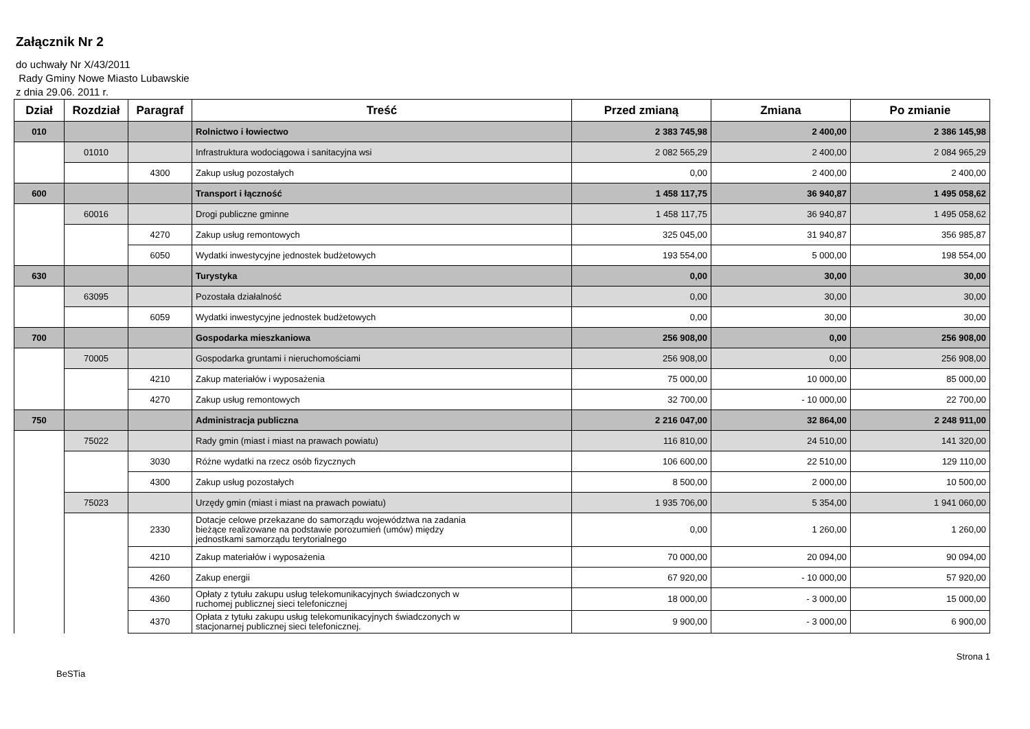Załącznik Nr 2
do uchwały Nr X/43/2011
Rady Gminy Nowe Miasto Lubawskie
z dnia 29.06. 2011 r.
| Dział | Rozdział | Paragraf | Treść | Przed zmianą | Zmiana | Po zmianie |
| --- | --- | --- | --- | --- | --- | --- |
| 010 | | | Rolnictwo i łowiectwo | 2 383 745,98 | 2 400,00 | 2 386 145,98 |
| | 01010 | | Infrastruktura wodociągowa i sanitacyjna wsi | 2 082 565,29 | 2 400,00 | 2 084 965,29 |
| | | 4300 | Zakup usług pozostałych | 0,00 | 2 400,00 | 2 400,00 |
| 600 | | | Transport i łączność | 1 458 117,75 | 36 940,87 | 1 495 058,62 |
| | 60016 | | Drogi publiczne gminne | 1 458 117,75 | 36 940,87 | 1 495 058,62 |
| | | 4270 | Zakup usług remontowych | 325 045,00 | 31 940,87 | 356 985,87 |
| | | 6050 | Wydatki inwestycyjne jednostek budżetowych | 193 554,00 | 5 000,00 | 198 554,00 |
| 630 | | | Turystyka | 0,00 | 30,00 | 30,00 |
| | 63095 | | Pozostała działalność | 0,00 | 30,00 | 30,00 |
| | | 6059 | Wydatki inwestycyjne jednostek budżetowych | 0,00 | 30,00 | 30,00 |
| 700 | | | Gospodarka mieszkaniowa | 256 908,00 | 0,00 | 256 908,00 |
| | 70005 | | Gospodarka gruntami i nieruchomościami | 256 908,00 | 0,00 | 256 908,00 |
| | | 4210 | Zakup materiałów i wyposażenia | 75 000,00 | 10 000,00 | 85 000,00 |
| | | 4270 | Zakup usług remontowych | 32 700,00 | - 10 000,00 | 22 700,00 |
| 750 | | | Administracja publiczna | 2 216 047,00 | 32 864,00 | 2 248 911,00 |
| | 75022 | | Rady gmin (miast i miast na prawach powiatu) | 116 810,00 | 24 510,00 | 141 320,00 |
| | | 3030 | Różne wydatki na rzecz osób fizycznych | 106 600,00 | 22 510,00 | 129 110,00 |
| | | 4300 | Zakup usług pozostałych | 8 500,00 | 2 000,00 | 10 500,00 |
| | 75023 | | Urzędy gmin (miast i miast na prawach powiatu) | 1 935 706,00 | 5 354,00 | 1 941 060,00 |
| | | 2330 | Dotacje celowe przekazane do samorządu województwa na zadania bieżące realizowane na podstawie porozumień (umów) między jednostkami samorządu terytorialnego | 0,00 | 1 260,00 | 1 260,00 |
| | | 4210 | Zakup materiałów i wyposażenia | 70 000,00 | 20 094,00 | 90 094,00 |
| | | 4260 | Zakup energii | 67 920,00 | - 10 000,00 | 57 920,00 |
| | | 4360 | Opłaty z tytułu zakupu usług telekomunikacyjnych świadczonych w ruchomej publicznej sieci telefonicznej | 18 000,00 | - 3 000,00 | 15 000,00 |
| | | 4370 | Opłata z tytułu zakupu usług telekomunikacyjnych świadczonych w stacjonarnej publicznej sieci telefonicznej. | 9 900,00 | - 3 000,00 | 6 900,00 |
Strona 1
BeSTia